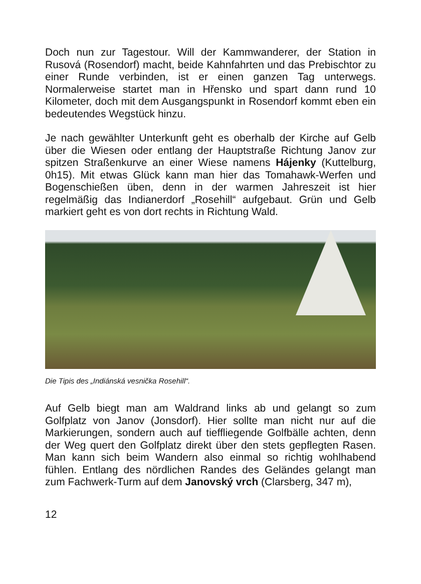Doch nun zur Tagestour. Will der Kammwanderer, der Station in Rusová (Rosendorf) macht, beide Kahnfahrten und das Prebischtor zu einer Runde verbinden, ist er einen ganzen Tag unterwegs. Normalerweise startet man in Hřensko und spart dann rund 10 Kilometer, doch mit dem Ausgangspunkt in Rosendorf kommt eben ein bedeutendes Wegstück hinzu.
Je nach gewählter Unterkunft geht es oberhalb der Kirche auf Gelb über die Wiesen oder entlang der Hauptstraße Richtung Janov zur spitzen Straßenkurve an einer Wiese namens Hájenky (Kuttelburg, 0h15). Mit etwas Glück kann man hier das Tomahawk-Werfen und Bogenschießen üben, denn in der warmen Jahreszeit ist hier regelmäßig das Indianerdorf „Rosehill“ aufgebaut. Grün und Gelb markiert geht es von dort rechts in Richtung Wald.
Die Tipis des „Indiánská vesnička Rosehill“.
Auf Gelb biegt man am Waldrand links ab und gelangt so zum Golfplatz von Janov (Jonsdorf). Hier sollte man nicht nur auf die Markierungen, sondern auch auf tieffliegende Golfbälle achten, denn der Weg quert den Golfplatz direkt über den stets gepflegten Rasen. Man kann sich beim Wandern also einmal so richtig wohlhabend fühlen. Entlang des nördlichen Randes des Geländes gelangt man zum Fachwerk-Turm auf dem Janovský vrch (Clarsberg, 347 m),
12